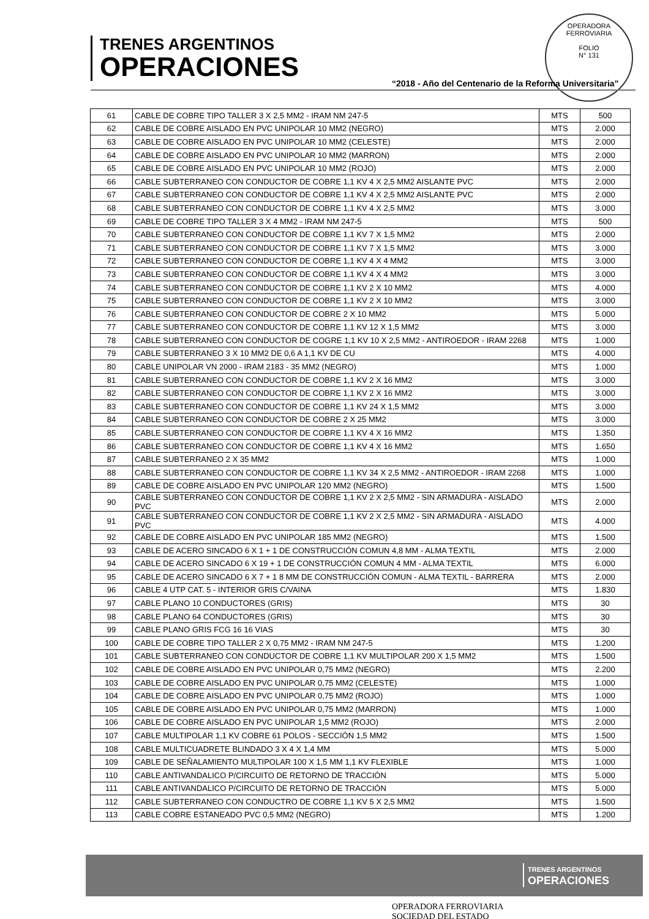TRENES ARGENTINOS
OPERACIONES
OPERADORA FERROVIARIA
FOLIO
N° 131
“2018 - Año del Centenario de la Reforma Universitaria”
| 61 | CABLE DE COBRE TIPO TALLER 3 X 2,5 MM2 - IRAM NM 247-5 | MTS | 500 |
| 62 | CABLE DE COBRE AISLADO EN PVC UNIPOLAR 10 MM2 (NEGRO) | MTS | 2.000 |
| 63 | CABLE DE COBRE AISLADO EN PVC UNIPOLAR 10 MM2 (CELESTE) | MTS | 2.000 |
| 64 | CABLE DE COBRE AISLADO EN PVC UNIPOLAR 10 MM2 (MARRON) | MTS | 2.000 |
| 65 | CABLE DE COBRE AISLADO EN PVC UNIPOLAR 10 MM2 (ROJO) | MTS | 2.000 |
| 66 | CABLE SUBTERRANEO CON CONDUCTOR DE COBRE 1,1 KV 4 X 2,5 MM2 AISLANTE PVC | MTS | 2.000 |
| 67 | CABLE SUBTERRANEO CON CONDUCTOR DE COBRE 1,1 KV 4 X 2,5 MM2 AISLANTE PVC | MTS | 2.000 |
| 68 | CABLE SUBTERRANEO CON CONDUCTOR DE COBRE 1,1 KV 4 X 2,5 MM2 | MTS | 3.000 |
| 69 | CABLE DE COBRE TIPO TALLER 3 X 4 MM2 - IRAM NM 247-5 | MTS | 500 |
| 70 | CABLE SUBTERRANEO CON CONDUCTOR DE COBRE 1,1 KV 7 X 1,5 MM2 | MTS | 2.000 |
| 71 | CABLE SUBTERRANEO CON CONDUCTOR DE COBRE 1,1 KV 7 X 1,5 MM2 | MTS | 3.000 |
| 72 | CABLE SUBTERRANEO CON CONDUCTOR DE COBRE 1,1 KV 4 X 4 MM2 | MTS | 3.000 |
| 73 | CABLE SUBTERRANEO CON CONDUCTOR DE COBRE 1,1 KV 4 X 4 MM2 | MTS | 3.000 |
| 74 | CABLE SUBTERRANEO CON CONDUCTOR DE COBRE 1,1 KV 2 X 10 MM2 | MTS | 4.000 |
| 75 | CABLE SUBTERRANEO CON CONDUCTOR DE COBRE 1,1 KV 2 X 10 MM2 | MTS | 3.000 |
| 76 | CABLE SUBTERRANEO CON CONDUCTOR DE COBRE 2 X 10 MM2 | MTS | 5.000 |
| 77 | CABLE SUBTERRANEO CON CONDUCTOR DE COBRE 1,1 KV 12 X 1,5 MM2 | MTS | 3.000 |
| 78 | CABLE SUBTERRANEO CON CONDUCTOR DE COGRE 1,1 KV 10 X 2,5 MM2 - ANTIROEDOR - IRAM 2268 | MTS | 1.000 |
| 79 | CABLE SUBTERRANEO 3 X 10 MM2 DE 0,6 A 1,1 KV DE CU | MTS | 4.000 |
| 80 | CABLE UNIPOLAR VN 2000 - IRAM 2183 - 35 MM2 (NEGRO) | MTS | 1.000 |
| 81 | CABLE SUBTERRANEO CON CONDUCTOR DE COBRE 1,1 KV 2 X 16 MM2 | MTS | 3.000 |
| 82 | CABLE SUBTERRANEO CON CONDUCTOR DE COBRE 1,1 KV 2 X 16 MM2 | MTS | 3.000 |
| 83 | CABLE SUBTERRANEO CON CONDUCTOR DE COBRE 1,1 KV 24 X 1,5 MM2 | MTS | 3.000 |
| 84 | CABLE SUBTERRANEO CON CONDUCTOR DE COBRE 2 X 25 MM2 | MTS | 3.000 |
| 85 | CABLE SUBTERRANEO CON CONDUCTOR DE COBRE 1,1 KV 4 X 16 MM2 | MTS | 1.350 |
| 86 | CABLE SUBTERRANEO CON CONDUCTOR DE COBRE 1,1 KV 4 X 16 MM2 | MTS | 1.650 |
| 87 | CABLE SUBTERRANEO 2 X 35 MM2 | MTS | 1.000 |
| 88 | CABLE SUBTERRANEO CON CONDUCTOR DE COBRE 1,1 KV 34 X 2,5 MM2 - ANTIROEDOR - IRAM 2268 | MTS | 1.000 |
| 89 | CABLE DE COBRE AISLADO EN PVC UNIPOLAR 120 MM2 (NEGRO) | MTS | 1.500 |
| 90 | CABLE SUBTERRANEO CON CONDUCTOR DE COBRE 1,1 KV 2 X 2,5 MM2 - SIN ARMADURA - AISLADO PVC | MTS | 2.000 |
| 91 | CABLE SUBTERRANEO CON CONDUCTOR DE COBRE 1,1 KV 2 X 2,5 MM2 - SIN ARMADURA - AISLADO PVC | MTS | 4.000 |
| 92 | CABLE DE COBRE AISLADO EN PVC UNIPOLAR 185 MM2 (NEGRO) | MTS | 1.500 |
| 93 | CABLE DE ACERO SINCADO 6 X 1 + 1 DE CONSTRUCCIÓN COMUN 4,8 MM - ALMA TEXTIL | MTS | 2.000 |
| 94 | CABLE DE ACERO SINCADO 6 X 19 + 1 DE CONSTRUCCIÓN COMUN 4 MM - ALMA TEXTIL | MTS | 6.000 |
| 95 | CABLE DE ACERO SINCADO 6 X 7 + 1 8 MM DE CONSTRUCCIÓN COMUN - ALMA TEXTIL - BARRERA | MTS | 2.000 |
| 96 | CABLE 4 UTP CAT. 5 - INTERIOR GRIS C/VAINA | MTS | 1.830 |
| 97 | CABLE PLANO 10 CONDUCTORES (GRIS) | MTS | 30 |
| 98 | CABLE PLANO 64 CONDUCTORES (GRIS) | MTS | 30 |
| 99 | CABLE PLANO GRIS FCG 16 16 VIAS | MTS | 30 |
| 100 | CABLE DE COBRE TIPO TALLER 2 X 0,75 MM2 - IRAM NM 247-5 | MTS | 1.200 |
| 101 | CABLE SUBTERRANEO CON CONDUCTOR DE COBRE 1,1 KV MULTIPOLAR 200 X 1,5 MM2 | MTS | 1.500 |
| 102 | CABLE DE COBRE AISLADO EN PVC UNIPOLAR 0,75 MM2 (NEGRO) | MTS | 2.200 |
| 103 | CABLE DE COBRE AISLADO EN PVC UNIPOLAR 0,75 MM2 (CELESTE) | MTS | 1.000 |
| 104 | CABLE DE COBRE AISLADO EN PVC UNIPOLAR 0,75 MM2 (ROJO) | MTS | 1.000 |
| 105 | CABLE DE COBRE AISLADO EN PVC UNIPOLAR 0,75 MM2 (MARRON) | MTS | 1.000 |
| 106 | CABLE DE COBRE AISLADO EN PVC UNIPOLAR 1,5 MM2 (ROJO) | MTS | 2.000 |
| 107 | CABLE MULTIPOLAR 1,1 KV COBRE 61 POLOS - SECCIÓN 1,5 MM2 | MTS | 1.500 |
| 108 | CABLE MULTICUADRETE BLINDADO 3 X 4 X 1,4 MM | MTS | 5.000 |
| 109 | CABLE DE SEÑALAMIENTO MULTIPOLAR 100 X 1,5 MM 1,1 KV FLEXIBLE | MTS | 1.000 |
| 110 | CABLE ANTIVANDALICO P/CIRCUITO DE RETORNO DE TRACCIÓN | MTS | 5.000 |
| 111 | CABLE ANTIVANDALICO P/CIRCUITO DE RETORNO DE TRACCIÓN | MTS | 5.000 |
| 112 | CABLE SUBTERRANEO CON CONDUCTRO DE COBRE 1,1 KV 5 X 2,5 MM2 | MTS | 1.500 |
| 113 | CABLE COBRE ESTANEADO PVC 0,5 MM2 (NEGRO) | MTS | 1.200 |
TRENES ARGENTINOS
OPERACIONES
OPERADORA FERROVIARIA
SOCIEDAD DEL ESTADO